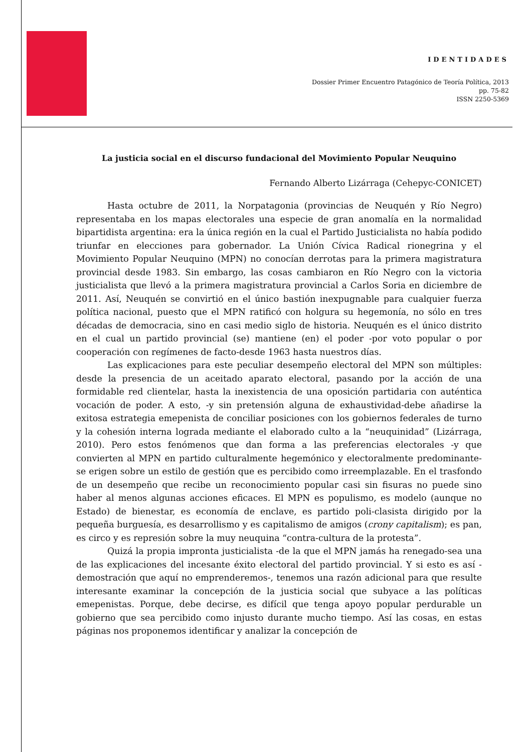IDENTIDADES
Dossier Primer Encuentro Patagónico de Teoría Política, 2013
pp. 75-82
ISSN 2250-5369
La justicia social en el discurso fundacional del Movimiento Popular Neuquino
Fernando Alberto Lizárraga (Cehepyc-CONICET)
Hasta octubre de 2011, la Norpatagonia (provincias de Neuquén y Río Negro) representaba en los mapas electorales una especie de gran anomalía en la normalidad bipartidista argentina: era la única región en la cual el Partido Justicialista no había podido triunfar en elecciones para gobernador. La Unión Cívica Radical rionegrina y el Movimiento Popular Neuquino (MPN) no conocían derrotas para la primera magistratura provincial desde 1983. Sin embargo, las cosas cambiaron en Río Negro con la victoria justicialista que llevó a la primera magistratura provincial a Carlos Soria en diciembre de 2011. Así, Neuquén se convirtió en el único bastión inexpugnable para cualquier fuerza política nacional, puesto que el MPN ratificó con holgura su hegemonía, no sólo en tres décadas de democracia, sino en casi medio siglo de historia. Neuquén es el único distrito en el cual un partido provincial (se) mantiene (en) el poder -por voto popular o por cooperación con regímenes de facto-desde 1963 hasta nuestros días.
Las explicaciones para este peculiar desempeño electoral del MPN son múltiples: desde la presencia de un aceitado aparato electoral, pasando por la acción de una formidable red clientelar, hasta la inexistencia de una oposición partidaria con auténtica vocación de poder. A esto, -y sin pretensión alguna de exhaustividad-debe añadirse la exitosa estrategia emepenista de conciliar posiciones con los gobiernos federales de turno y la cohesión interna lograda mediante el elaborado culto a la “neuquinidad” (Lizárraga, 2010). Pero estos fenómenos que dan forma a las preferencias electorales -y que convierten al MPN en partido culturalmente hegemónico y electoralmente predominante- se erigen sobre un estilo de gestión que es percibido como irreemplazable. En el trasfondo de un desempeño que recibe un reconocimiento popular casi sin fisuras no puede sino haber al menos algunas acciones eficaces. El MPN es populismo, es modelo (aunque no Estado) de bienestar, es economía de enclave, es partido poli-clasista dirigido por la pequeña burguesía, es desarrollismo y es capitalismo de amigos (crony capitalism); es pan, es circo y es represión sobre la muy neuquina “contra-cultura de la protesta”.
Quizá la propia impronta justicialista -de la que el MPN jamás ha renegado-sea una de las explicaciones del incesante éxito electoral del partido provincial. Y si esto es así -demostración que aquí no emprenderemos-, tenemos una razón adicional para que resulte interesante examinar la concepción de la justicia social que subyace a las políticas emepenistas. Porque, debe decirse, es difícil que tenga apoyo popular perdurable un gobierno que sea percibido como injusto durante mucho tiempo. Así las cosas, en estas páginas nos proponemos identificar y analizar la concepción de